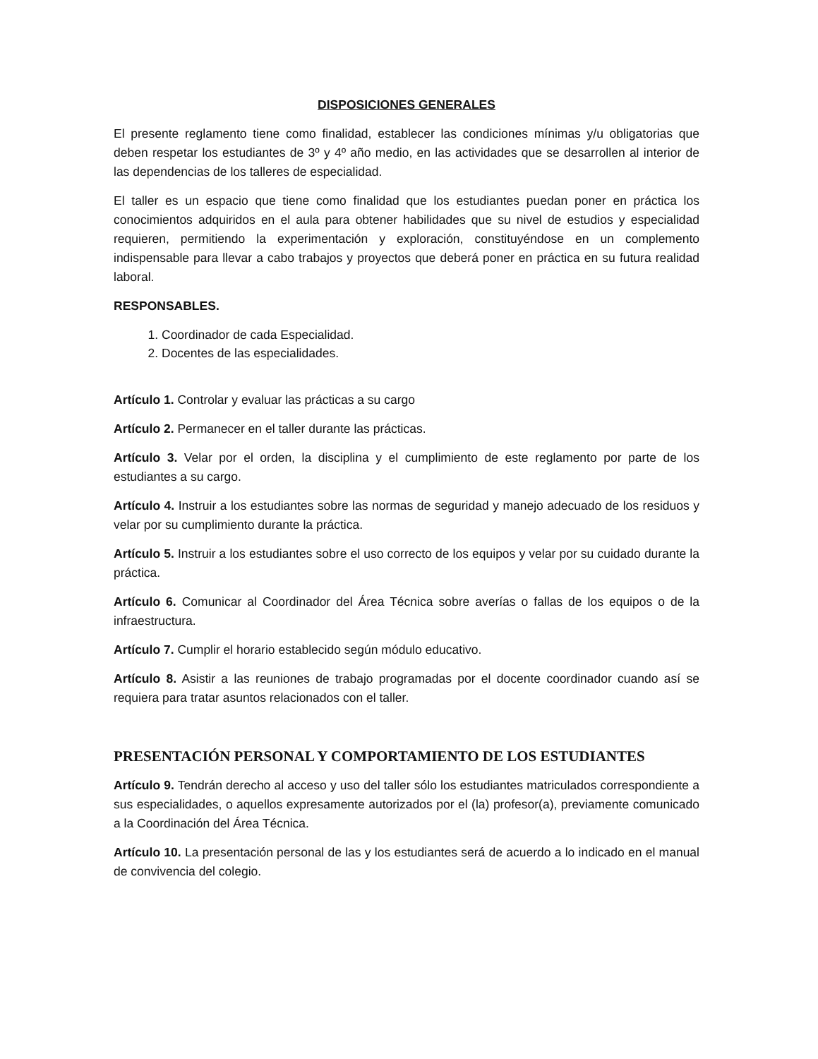DISPOSICIONES GENERALES
El presente reglamento tiene como finalidad, establecer las condiciones mínimas y/u obligatorias que deben respetar los estudiantes de 3º y 4º año medio, en las actividades que se desarrollen al interior de las dependencias de los talleres de especialidad.
El taller es un espacio que tiene como finalidad que los estudiantes puedan poner en práctica los conocimientos adquiridos en el aula para obtener habilidades que su nivel de estudios y especialidad requieren, permitiendo la experimentación y exploración, constituyéndose en un complemento indispensable para llevar a cabo trabajos y proyectos que deberá poner en práctica en su futura realidad laboral.
RESPONSABLES.
1. Coordinador de cada Especialidad.
2. Docentes de las especialidades.
Artículo 1. Controlar y evaluar las prácticas a su cargo
Artículo 2. Permanecer en el taller durante las prácticas.
Artículo 3. Velar por el orden, la disciplina y el cumplimiento de este reglamento por parte de los estudiantes a su cargo.
Artículo 4. Instruir a los estudiantes sobre las normas de seguridad y manejo adecuado de los residuos y velar por su cumplimiento durante la práctica.
Artículo 5. Instruir a los estudiantes sobre el uso correcto de los equipos y velar por su cuidado durante la práctica.
Artículo 6. Comunicar al Coordinador del Área Técnica sobre averías o fallas de los equipos o de la infraestructura.
Artículo 7. Cumplir el horario establecido según módulo educativo.
Artículo 8. Asistir a las reuniones de trabajo programadas por el docente coordinador cuando así se requiera para tratar asuntos relacionados con el taller.
PRESENTACIÓN PERSONAL Y COMPORTAMIENTO DE LOS ESTUDIANTES
Artículo 9. Tendrán derecho al acceso y uso del taller sólo los estudiantes matriculados correspondiente a sus especialidades, o aquellos expresamente autorizados por el (la) profesor(a), previamente comunicado a la Coordinación del Área Técnica.
Artículo 10. La presentación personal de las y los estudiantes será de acuerdo a lo indicado en el manual de convivencia del colegio.